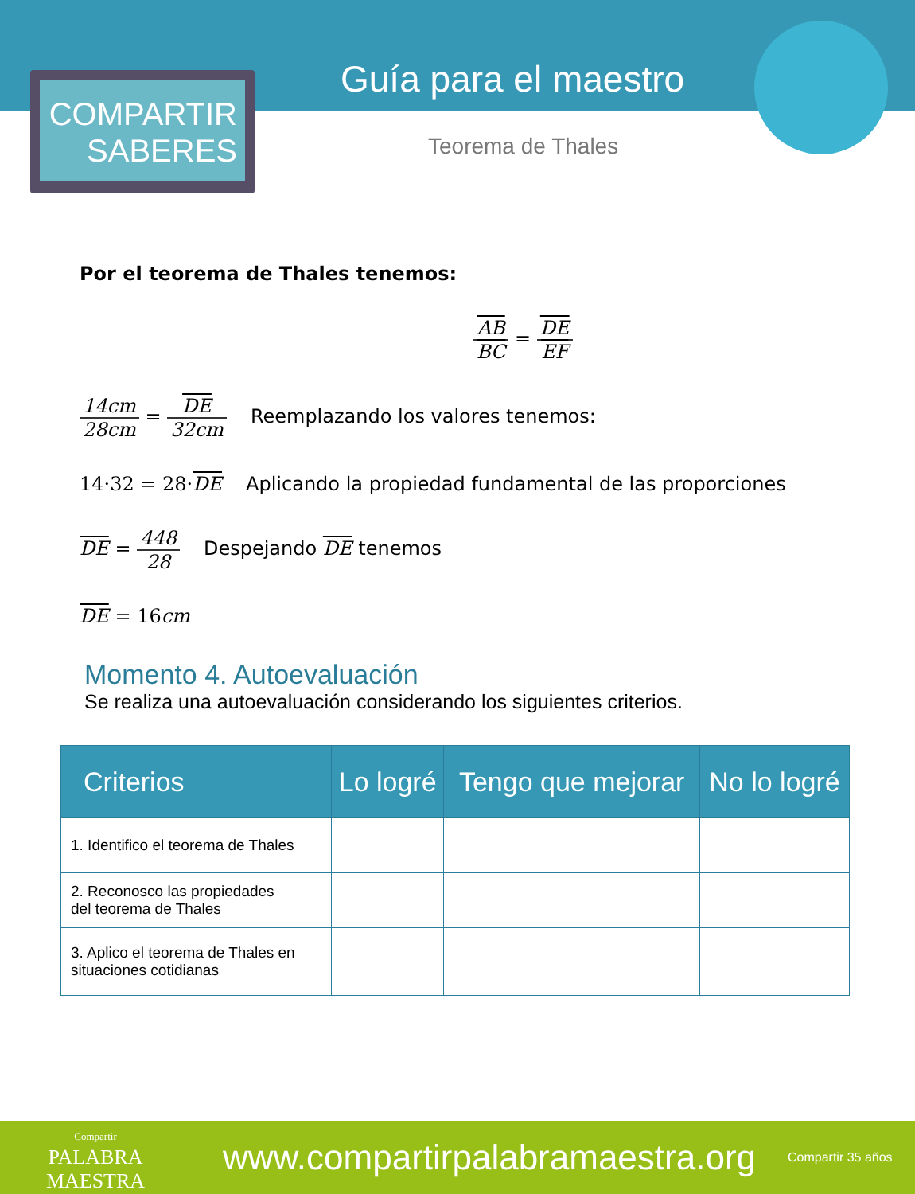COMPARTIR
SABERES
Guía para el maestro
Teorema de Thales
Por el teorema de Thales tenemos:
AB BC = DE EF
14cm 28cm = DE 32cm Reemplazando los valores tenemos:
14·32 = 28·DE Aplicando la propiedad fundamental de las proporciones
DE = 448 28 Despejando DE tenemos
DE = 16cm
Momento 4. Autoevaluación
Se realiza una autoevaluación considerando los siguientes criterios.
| Criterios | Lo logré | Tengo que mejorar | No lo logré |
| --- | --- | --- | --- |
| 1. Identifico el teorema de Thales | | | |
| 2. Reconosco las propiedades del teorema de Thales | | | |
| 3. Aplico el teorema de Thales en situaciones cotidianas | | | |
Compartir
PALABRA
MAESTRA
www.compartirpalabramaestra.org
Compartir 35 años